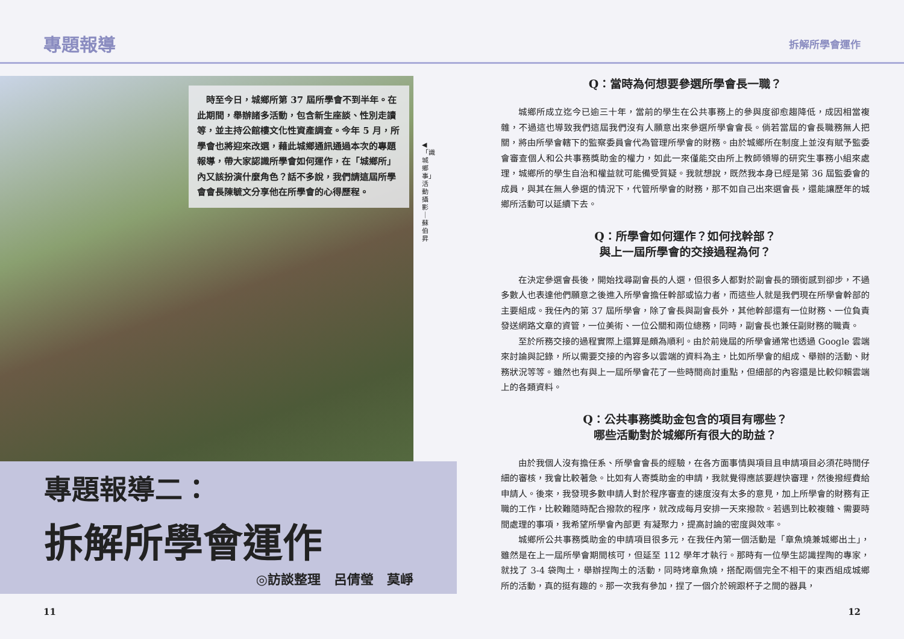專題報導
拆解所學會運作
　時至今日，城鄉所第 37 屆所學會不到半年。在此期間，舉辦諸多活動，包含新生座談、性別走讀等，並主持公館樓文化性資產調查。今年 5 月，所學會也將迎來改選，藉此城鄉通訊通過本次的專題報導，帶大家認識所學會如何運作，在「城鄉所」內又該扮演什麼角色？話不多說，我們請這屆所學會會長陳毓文分享他在所學會的心得歷程。
◀「識城鄉事」活動 攝影｜蘇伯昇
專題報導二：
拆解所學會運作
◎訪談整理　呂倩瑩　莫崢
Q：當時為何想要參選所學會長一職？
城鄉所成立迄今已逾三十年，當前的學生在公共事務上的參與度卻愈趨降低，成因相當複雜，不過這也導致我們這屆我們沒有人願意出來參選所學會會長。倘若當屆的會長職務無人把關，將由所學會轄下的監察委員會代為管理所學會的財務。由於城鄉所在制度上並沒有賦予監委會審查個人和公共事務獎助金的權力，如此一來僅能交由所上教師領導的研究生事務小組來處理，城鄉所的學生自治和權益就可能備受質疑。我就想說，既然我本身已經是第 36 屆監委會的成員，與其在無人參選的情況下，代管所學會的財務，那不如自己出來選會長，還能讓歷年的城鄉所活動可以延續下去。
Q：所學會如何運作？如何找幹部？
與上一屆所學會的交接過程為何？
在決定參選會長後，開始找尋副會長的人選，但很多人都對於副會長的頭銜感到卻步，不過多數人也表達他們願意之後進入所學會擔任幹部或協力者，而這些人就是我們現在所學會幹部的主要組成。我任內的第 37 屆所學會，除了會長與副會長外，其他幹部還有一位財務、一位負責發送網路文章的資管，一位美術、一位公關和兩位總務，同時，副會長也兼任副財務的職責。
至於所務交接的過程實際上還算是頗為順利。由於前幾屆的所學會通常也透過 Google 雲端來討論與記錄，所以需要交接的內容多以雲端的資料為主，比如所學會的組成、舉辦的活動、財務狀況等等。雖然也有與上一屆所學會花了一些時間商討重點，但細部的內容還是比較仰賴雲端上的各類資料。
Q：公共事務獎助金包含的項目有哪些？
哪些活動對於城鄉所有很大的助益？
由於我個人沒有擔任系、所學會會長的經驗，在各方面事情與項目且申請項目必須花時間仔細的審核，我會比較著急。比如有人寄獎助金的申請，我就覺得應該要趕快審理，然後撥經費給申請人。後來，我發現多數申請人對於程序審查的速度沒有太多的意見，加上所學會的財務有正職的工作，比較難隨時配合撥款的程序，就改成每月安排一天來撥款。若遇到比較複雜、需要時間處理的事項，我希望所學會內部更 有凝聚力，提高討論的密度與效率。
城鄉所公共事務獎助金的申請項目很多元，在我任內第一個活動是「章魚燒兼城鄉出土」，雖然是在上一屆所學會期間核可，但延至 112 學年才執行。那時有一位學生認識捏陶的專家，就找了 3-4 袋陶土，舉辦捏陶土的活動，同時烤章魚燒，搭配兩個完全不相干的東西組成城鄉所的活動，真的挺有趣的。那一次我有參加，捏了一個介於碗跟杯子之間的器具，
11 12